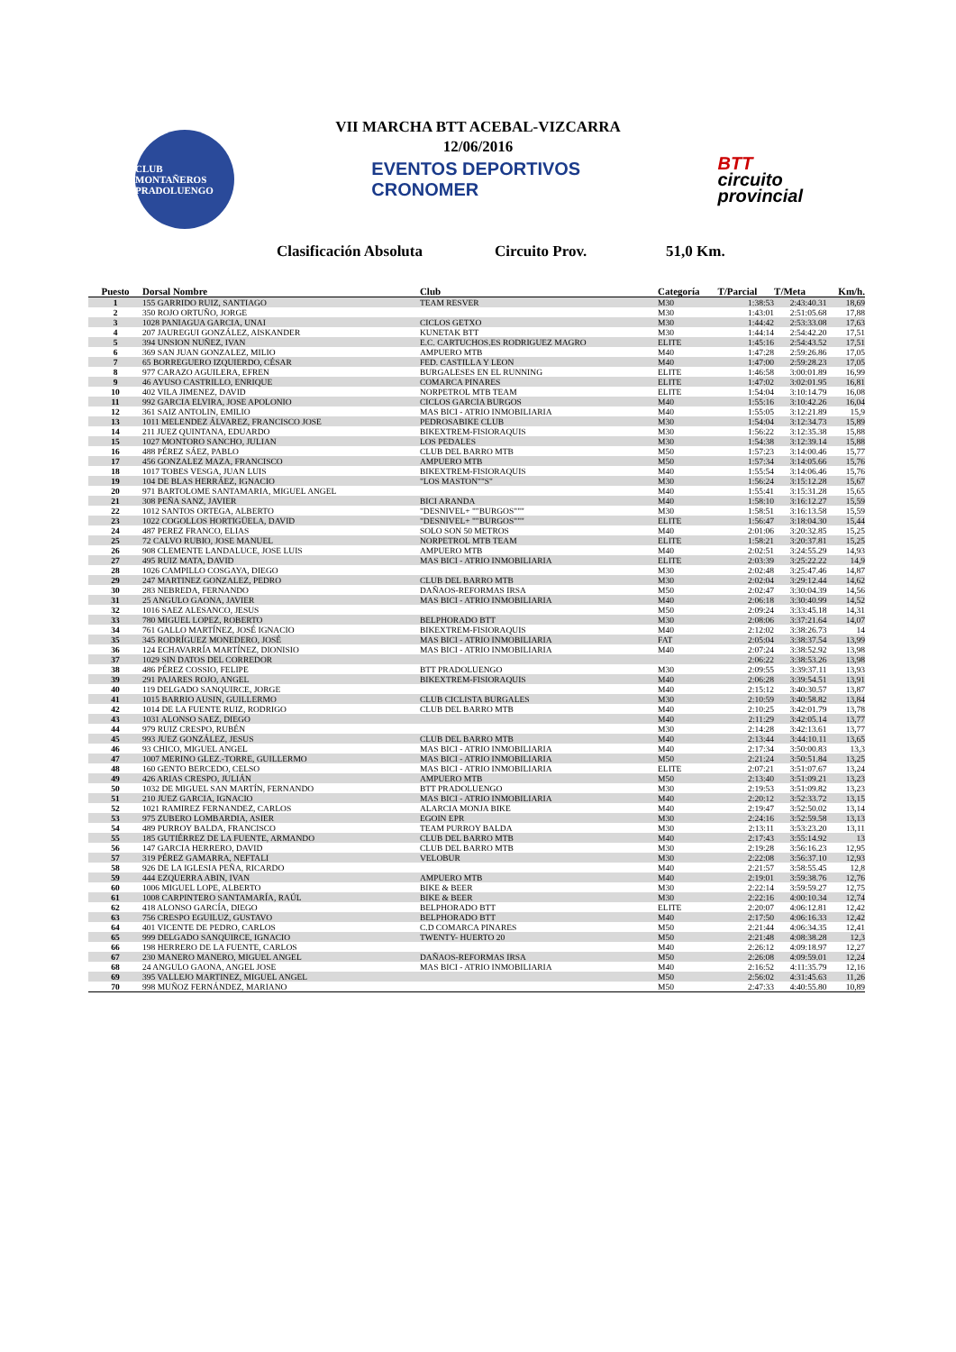VII MARCHA BTT ACEBAL-VIZCARRA
12/06/2016
CLUB MONTAÑEROS PRADOLUENGO
EVENTOS DEPORTIVOS
CRONOMER
BTT
circuito
provincial
Clasificación Absoluta Circuito Prov. 51,0 Km.
| Puesto | Dorsal Nombre | Club | Categoría | T/Parcial | T/Meta | Km/h. |
| --- | --- | --- | --- | --- | --- | --- |
| 1 | 155 GARRIDO RUIZ, SANTIAGO | TEAM RESVER | M30 | 1:38:53 | 2:43:40.31 | 18,69 |
| 2 | 350 ROJO ORTUÑO, JORGE | | M30 | 1:43:01 | 2:51:05.68 | 17,88 |
| 3 | 1028 PANIAGUA GARCIA, UNAI | CICLOS GETXO | M30 | 1:44:42 | 2:53:33.08 | 17,63 |
| 4 | 207 JAUREGUI GONZÁLEZ, AISKANDER | KUNETAK BTT | M30 | 1:44:14 | 2:54:42.20 | 17,51 |
| 5 | 394 UNSION NUÑEZ, IVAN | E.C. CARTUCHOS.ES RODRIGUEZ MAGRO | ELITE | 1:45:16 | 2:54:43.52 | 17,51 |
| 6 | 369 SAN JUAN GONZALEZ, MILIO | AMPUERO MTB | M40 | 1:47:28 | 2:59:26.86 | 17,05 |
| 7 | 65 BORREGUERO IZQUIERDO, CÉSAR | FED. CASTILLA Y LEON | M40 | 1:47:00 | 2:59:28.23 | 17,05 |
| 8 | 977 CARAZO AGUILERA, EFREN | BURGALESES EN EL RUNNING | ELITE | 1:46:58 | 3:00:01.89 | 16,99 |
| 9 | 46 AYUSO CASTRILLO, ENRIQUE | COMARCA PINARES | ELITE | 1:47:02 | 3:02:01.95 | 16,81 |
| 10 | 402 VILA JIMENEZ, DAVID | NORPETROL MTB TEAM | ELITE | 1:54:04 | 3:10:14.79 | 16,08 |
| 11 | 992 GARCIA ELVIRA, JOSE APOLONIO | CICLOS GARCIA BURGOS | M40 | 1:55:16 | 3:10:42.26 | 16,04 |
| 12 | 361 SAIZ ANTOLIN, EMILIO | MAS BICI - ATRIO INMOBILIARIA | M40 | 1:55:05 | 3:12:21.89 | 15,9 |
| 13 | 1011 MELENDEZ ÁLVAREZ, FRANCISCO JOSE | PEDROSABIKE CLUB | M30 | 1:54:04 | 3:12:34.73 | 15,89 |
| 14 | 211 JUEZ QUINTANA, EDUARDO | BIKEXTREM-FISIORAQUIS | M30 | 1:56:22 | 3:12:35.38 | 15,88 |
| 15 | 1027 MONTORO SANCHO, JULIAN | LOS PEDALES | M30 | 1:54:38 | 3:12:39.14 | 15,88 |
| 16 | 488 PÉREZ SÁEZ, PABLO | CLUB DEL BARRO MTB | M50 | 1:57:23 | 3:14:00.46 | 15,77 |
| 17 | 456 GONZALEZ MAZA, FRANCISCO | AMPUERO MTB | M50 | 1:57:34 | 3:14:05.66 | 15,76 |
| 18 | 1017 TOBES VESGA, JUAN LUIS | BIKEXTREM-FISIORAQUIS | M40 | 1:55:54 | 3:14:06.46 | 15,76 |
| 19 | 104 DE BLAS HERRÁEZ, IGNACIO | "LOS MASTON""S" | M30 | 1:56:24 | 3:15:12.28 | 15,67 |
| 20 | 971 BARTOLOME SANTAMARIA, MIGUEL ANGEL | | M40 | 1:55:41 | 3:15:31.28 | 15,65 |
| 21 | 308 PEÑA SANZ, JAVIER | BICI ARANDA | M40 | 1:58:10 | 3:16:12.27 | 15,59 |
| 22 | 1012 SANTOS ORTEGA, ALBERTO | "DESNIVEL+ ""BURGOS""" | M30 | 1:58:51 | 3:16:13.58 | 15,59 |
| 23 | 1022 COGOLLOS HORTIGÜELA, DAVID | "DESNIVEL+ ""BURGOS""" | ELITE | 1:56:47 | 3:18:04.30 | 15,44 |
| 24 | 487 PEREZ FRANCO, ELIAS | SOLO SON 50 METROS | M40 | 2:01:06 | 3:20:32.85 | 15,25 |
| 25 | 72 CALVO RUBIO, JOSE MANUEL | NORPETROL MTB TEAM | ELITE | 1:58:21 | 3:20:37.81 | 15,25 |
| 26 | 908 CLEMENTE LANDALUCE, JOSE LUIS | AMPUERO MTB | M40 | 2:02:51 | 3:24:55.29 | 14,93 |
| 27 | 495 RUIZ MATA, DAVID | MAS BICI - ATRIO INMOBILIARIA | ELITE | 2:03:39 | 3:25:22.22 | 14,9 |
| 28 | 1026 CAMPILLO COSGAYA, DIEGO | | M30 | 2:02:48 | 3:25:47.46 | 14,87 |
| 29 | 247 MARTINEZ GONZALEZ, PEDRO | CLUB DEL BARRO MTB | M30 | 2:02:04 | 3:29:12.44 | 14,62 |
| 30 | 283 NEBREDA, FERNANDO | DAÑAOS-REFORMAS IRSA | M50 | 2:02:47 | 3:30:04.39 | 14,56 |
| 31 | 25 ANGULO GAONA, JAVIER | MAS BICI - ATRIO INMOBILIARIA | M40 | 2:06:18 | 3:30:40.99 | 14,52 |
| 32 | 1016 SAEZ ALESANCO, JESUS | | M50 | 2:09:24 | 3:33:45.18 | 14,31 |
| 33 | 780 MIGUEL LOPEZ, ROBERTO | BELPHORADO BTT | M30 | 2:08:06 | 3:37:21.64 | 14,07 |
| 34 | 761 GALLO MARTÍNEZ, JOSÉ IGNACIO | BIKEXTREM-FISIORAQUIS | M40 | 2:12:02 | 3:38:26.73 | 14 |
| 35 | 345 RODRÍGUEZ MONEDERO, JOSÉ | MAS BICI - ATRIO INMOBILIARIA | FAT | 2:05:04 | 3:38:37.54 | 13,99 |
| 36 | 124 ECHAVARRÍA MARTÍNEZ, DIONISIO | MAS BICI - ATRIO INMOBILIARIA | M40 | 2:07:24 | 3:38:52.92 | 13,98 |
| 37 | 1029 SIN DATOS DEL CORREDOR | | | 2:06:22 | 3:38:53.26 | 13,98 |
| 38 | 486 PÉREZ COSSIO, FELIPE | BTT PRADOLUENGO | M30 | 2:09:55 | 3:39:37.11 | 13,93 |
| 39 | 291 PAJARES ROJO, ANGEL | BIKEXTREM-FISIORAQUIS | M40 | 2:06:28 | 3:39:54.51 | 13,91 |
| 40 | 119 DELGADO SANQUIRCE, JORGE | | M40 | 2:15:12 | 3:40:30.57 | 13,87 |
| 41 | 1015 BARRIO AUSIN, GUILLERMO | CLUB CICLISTA BURGALES | M30 | 2:10:59 | 3:40:58.82 | 13,84 |
| 42 | 1014 DE LA FUENTE RUIZ, RODRIGO | CLUB DEL BARRO MTB | M40 | 2:10:25 | 3:42:01.79 | 13,78 |
| 43 | 1031 ALONSO SAEZ, DIEGO | | M40 | 2:11:29 | 3:42:05.14 | 13,77 |
| 44 | 979 RUIZ CRESPO, RUBÉN | | M30 | 2:14:28 | 3:42:13.61 | 13,77 |
| 45 | 993 JUEZ GONZÁLEZ, JESUS | CLUB DEL BARRO MTB | M40 | 2:13:44 | 3:44:10.11 | 13,65 |
| 46 | 93 CHICO, MIGUEL ANGEL | MAS BICI - ATRIO INMOBILIARIA | M40 | 2:17:34 | 3:50:00.83 | 13,3 |
| 47 | 1007 MERINO GLEZ.-TORRE, GUILLERMO | MAS BICI - ATRIO INMOBILIARIA | M50 | 2:21:24 | 3:50:51.84 | 13,25 |
| 48 | 160 GENTO BERCEDO, CELSO | MAS BICI - ATRIO INMOBILIARIA | ELITE | 2:07:21 | 3:51:07.67 | 13,24 |
| 49 | 426 ARIAS CRESPO, JULIÁN | AMPUERO MTB | M50 | 2:13:40 | 3:51:09.21 | 13,23 |
| 50 | 1032 DE MIGUEL SAN MARTÍN, FERNANDO | BTT PRADOLUENGO | M30 | 2:19:53 | 3:51:09.82 | 13,23 |
| 51 | 210 JUEZ GARCIA, IGNACIO | MAS BICI - ATRIO INMOBILIARIA | M40 | 2:20:12 | 3:52:33.72 | 13,15 |
| 52 | 1021 RAMIREZ FERNANDEZ, CARLOS | ALARCIA MONJA BIKE | M40 | 2:19:47 | 3:52:50.02 | 13,14 |
| 53 | 975 ZUBERO LOMBARDIA, ASIER | EGOIN EPR | M30 | 2:24:16 | 3:52:59.58 | 13,13 |
| 54 | 489 PURROY BALDA, FRANCISCO | TEAM PURROY BALDA | M30 | 2:13:11 | 3:53:23.20 | 13,11 |
| 55 | 185 GUTIÉRREZ DE LA FUENTE, ARMANDO | CLUB DEL BARRO MTB | M40 | 2:17:43 | 3:55:14.92 | 13 |
| 56 | 147 GARCIA HERRERO, DAVID | CLUB DEL BARRO MTB | M30 | 2:19:28 | 3:56:16.23 | 12,95 |
| 57 | 319 PÉREZ GAMARRA, NEFTALI | VELOBUR | M30 | 2:22:08 | 3:56:37.10 | 12,93 |
| 58 | 926 DE LA IGLESIA PEÑA, RICARDO | | M40 | 2:21:57 | 3:58:55.45 | 12,8 |
| 59 | 444 EZQUERRA ABIN, IVAN | AMPUERO MTB | M40 | 2:19:01 | 3:59:38.76 | 12,76 |
| 60 | 1006 MIGUEL LOPE, ALBERTO | BIKE & BEER | M30 | 2:22:14 | 3:59:59.27 | 12,75 |
| 61 | 1008 CARPINTERO SANTAMARÍA, RAÚL | BIKE & BEER | M30 | 2:22:16 | 4:00:10.34 | 12,74 |
| 62 | 418 ALONSO GARCÍA, DIEGO | BELPHORADO BTT | ELITE | 2:20:07 | 4:06:12.81 | 12,42 |
| 63 | 756 CRESPO EGUILUZ, GUSTAVO | BELPHORADO BTT | M40 | 2:17:50 | 4:06:16.33 | 12,42 |
| 64 | 401 VICENTE DE PEDRO, CARLOS | C.D COMARCA PINARES | M50 | 2:21:44 | 4:06:34.35 | 12,41 |
| 65 | 999 DELGADO SANQUIRCE, IGNACIO | TWENTY- HUERTO 20 | M50 | 2:21:48 | 4:08:38.28 | 12,3 |
| 66 | 198 HERRERO DE LA FUENTE, CARLOS | | M40 | 2:26:12 | 4:09:18.97 | 12,27 |
| 67 | 230 MANERO MANERO, MIGUEL ANGEL | DAÑAOS-REFORMAS IRSA | M50 | 2:26:08 | 4:09:59.01 | 12,24 |
| 68 | 24 ANGULO GAONA, ANGEL JOSE | MAS BICI - ATRIO INMOBILIARIA | M40 | 2:16:52 | 4:11:35.79 | 12,16 |
| 69 | 395 VALLEJO MARTINEZ, MIGUEL ANGEL | | M50 | 2:56:02 | 4:31:45.63 | 11,26 |
| 70 | 998 MUÑOZ FERNÁNDEZ, MARIANO | | M50 | 2:47:33 | 4:40:55.80 | 10,89 |